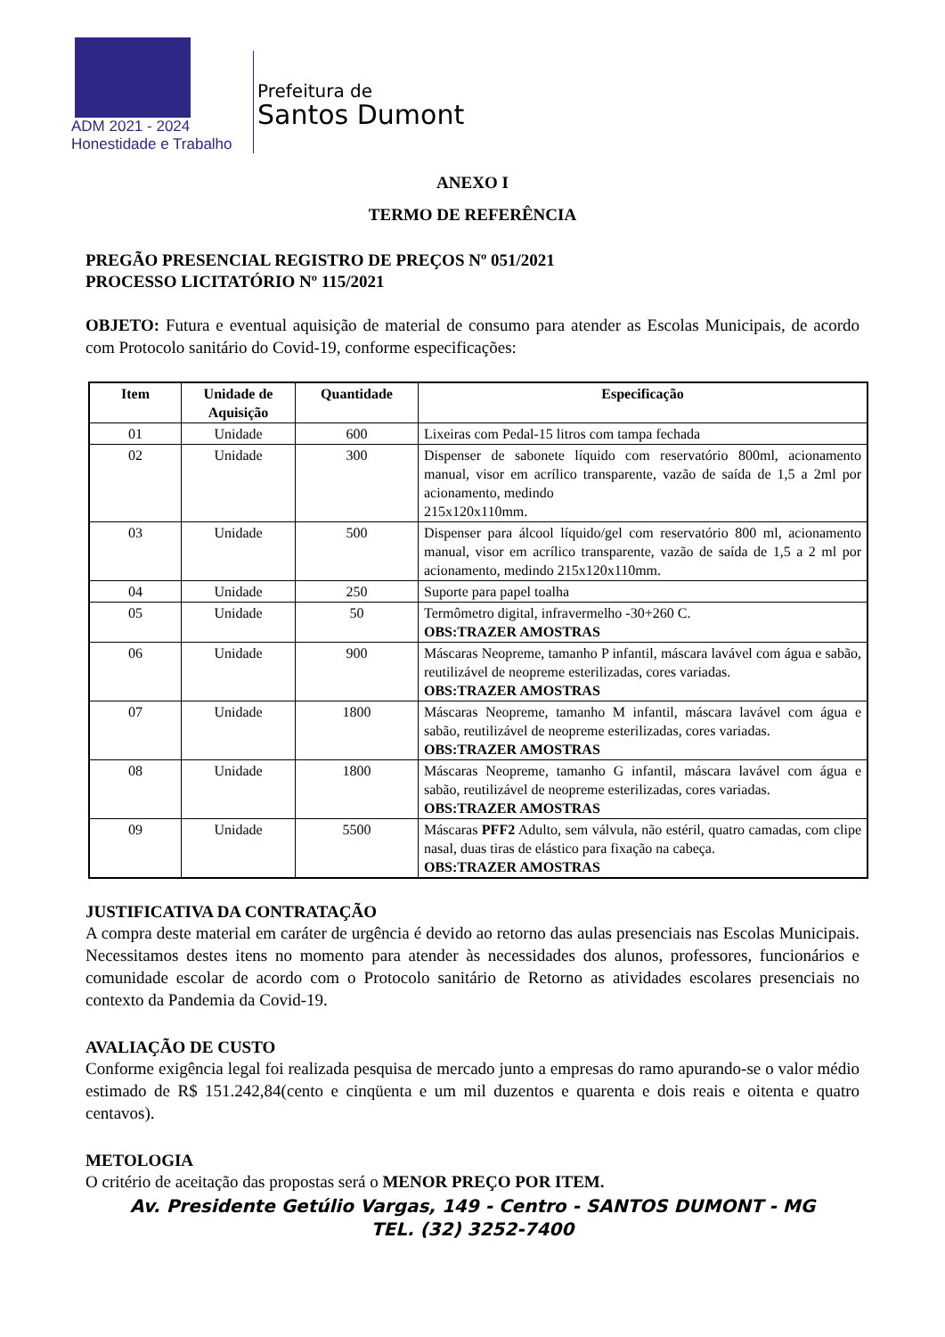ADM 2021 - 2024
Honestidade e Trabalho
Prefeitura de
Santos Dumont
ANEXO I
TERMO DE REFERÊNCIA
PREGÃO PRESENCIAL REGISTRO DE PREÇOS Nº 051/2021
PROCESSO LICITATÓRIO Nº 115/2021
OBJETO: Futura e eventual aquisição de material de consumo para atender as Escolas Municipais, de acordo com Protocolo sanitário do Covid-19, conforme especificações:
| Item | Unidade de Aquisição | Quantidade | Especificação |
| --- | --- | --- | --- |
| 01 | Unidade | 600 | Lixeiras com Pedal-15 litros com tampa fechada |
| 02 | Unidade | 300 | Dispenser de sabonete líquido com reservatório 800ml, acionamento manual, visor em acrílico transparente, vazão de saída de 1,5 a 2ml por acionamento, medindo 215x120x110mm. |
| 03 | Unidade | 500 | Dispenser para álcool líquido/gel com reservatório 800 ml, acionamento manual, visor em acrílico transparente, vazão de saída de 1,5 a 2 ml por acionamento, medindo 215x120x110mm. |
| 04 | Unidade | 250 | Suporte para papel toalha |
| 05 | Unidade | 50 | Termômetro digital, infravermelho -30+260 C. OBS:TRAZER AMOSTRAS |
| 06 | Unidade | 900 | Máscaras Neopreme, tamanho P infantil, máscara lavável com água e sabão, reutilizável de neopreme esterilizadas, cores variadas. OBS:TRAZER AMOSTRAS |
| 07 | Unidade | 1800 | Máscaras Neopreme, tamanho M infantil, máscara lavável com água e sabão, reutilizável de neopreme esterilizadas, cores variadas. OBS:TRAZER AMOSTRAS |
| 08 | Unidade | 1800 | Máscaras Neopreme, tamanho G infantil, máscara lavável com água e sabão, reutilizável de neopreme esterilizadas, cores variadas. OBS:TRAZER AMOSTRAS |
| 09 | Unidade | 5500 | Máscaras PFF2 Adulto, sem válvula, não estéril, quatro camadas, com clipe nasal, duas tiras de elástico para fixação na cabeça. OBS:TRAZER AMOSTRAS |
JUSTIFICATIVA DA CONTRATAÇÃO
A compra deste material em caráter de urgência é devido ao retorno das aulas presenciais nas Escolas Municipais. Necessitamos destes itens no momento para atender às necessidades dos alunos, professores, funcionários e comunidade escolar de acordo com o Protocolo sanitário de Retorno as atividades escolares presenciais no contexto da Pandemia da Covid-19.
AVALIAÇÃO DE CUSTO
Conforme exigência legal foi realizada pesquisa de mercado junto a empresas do ramo apurando-se o valor médio estimado de R$ 151.242,84(cento e cinqüenta e um mil duzentos e quarenta e dois reais e oitenta e quatro centavos).
METOLOGIA
O critério de aceitação das propostas será o MENOR PREÇO POR ITEM.
Av. Presidente Getúlio Vargas, 149 - Centro - SANTOS DUMONT - MG
TEL. (32) 3252-7400